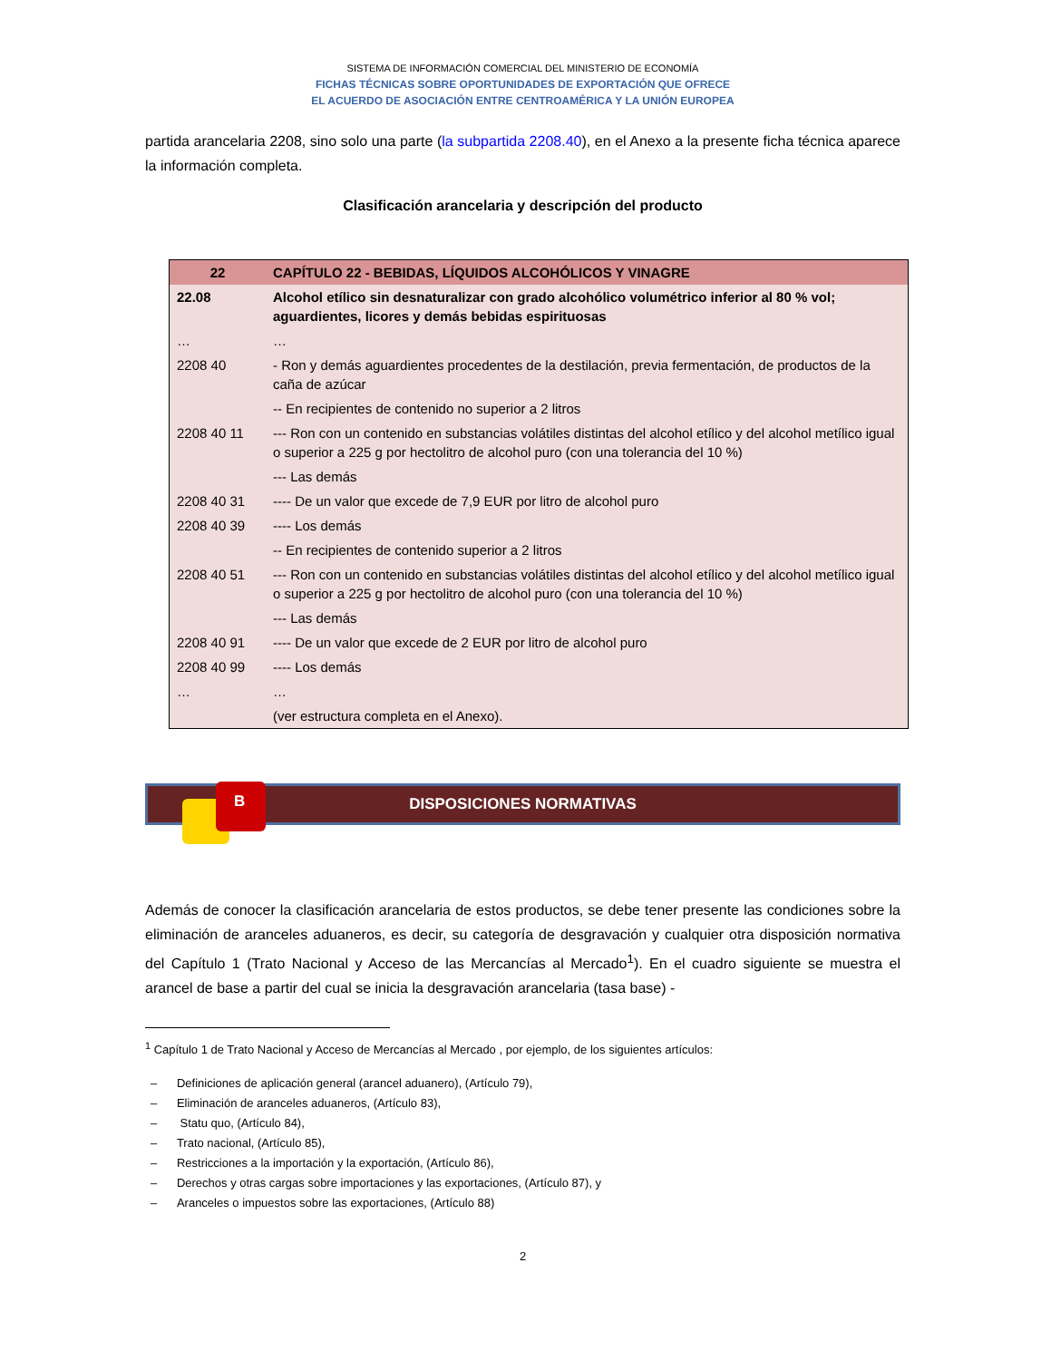SISTEMA DE INFORMACIÓN COMERCIAL DEL MINISTERIO DE ECONOMÍA
FICHAS TÉCNICAS SOBRE OPORTUNIDADES DE EXPORTACIÓN QUE OFRECE
EL ACUERDO DE ASOCIACIÓN ENTRE CENTROAMÉRICA Y LA UNIÓN EUROPEA
partida arancelaria 2208, sino solo una parte (la subpartida 2208.40), en el Anexo a la presente ficha técnica aparece la información completa.
Clasificación arancelaria y descripción del producto
| 22 | CAPÍTULO 22 - BEBIDAS, LÍQUIDOS ALCOHÓLICOS Y VINAGRE |
| 22.08 | Alcohol etílico sin desnaturalizar con grado alcohólico volumétrico inferior al 80 % vol; aguardientes, licores y demás bebidas espirituosas |
| … | … |
| 2208 40 | - Ron y demás aguardientes procedentes de la destilación, previa fermentación, de productos de la caña de azúcar |
| | -- En recipientes de contenido no superior a 2 litros |
| 2208 40 11 | --- Ron con un contenido en substancias volátiles distintas del alcohol etílico y del alcohol metílico igual o superior a 225 g por hectolitro de alcohol puro (con una tolerancia del 10 %) |
| | --- Las demás |
| 2208 40 31 | ---- De un valor que excede de 7,9 EUR por litro de alcohol puro |
| 2208 40 39 | ---- Los demás |
| | -- En recipientes de contenido superior a 2 litros |
| 2208 40 51 | --- Ron con un contenido en substancias volátiles distintas del alcohol etílico y del alcohol metílico igual o superior a 225 g por hectolitro de alcohol puro (con una tolerancia del 10 %) |
| | --- Las demás |
| 2208 40 91 | ---- De un valor que excede de 2 EUR por litro de alcohol puro |
| 2208 40 99 | ---- Los demás |
| … | … |
| | (ver estructura completa en el Anexo). |
B
DISPOSICIONES NORMATIVAS
Además de conocer la clasificación arancelaria de estos productos, se debe tener presente las condiciones sobre la eliminación de aranceles aduaneros, es decir, su categoría de desgravación y cualquier otra disposición normativa del Capítulo 1 (Trato Nacional y Acceso de las Mercancías al Mercado<sup>1</sup>). En el cuadro siguiente se muestra el arancel de base a partir del cual se inicia la desgravación arancelaria (tasa base) -
<sup>1</sup> Capítulo 1 de Trato Nacional y Acceso de Mercancías al Mercado , por ejemplo, de los siguientes artículos:
– Definiciones de aplicación general (arancel aduanero), (Artículo 79),
– Eliminación de aranceles aduaneros, (Artículo 83),
– Statu quo, (Artículo 84),
– Trato nacional, (Artículo 85),
– Restricciones a la importación y la exportación, (Artículo 86),
– Derechos y otras cargas sobre importaciones y las exportaciones, (Artículo 87), y
– Aranceles o impuestos sobre las exportaciones, (Artículo 88)
2